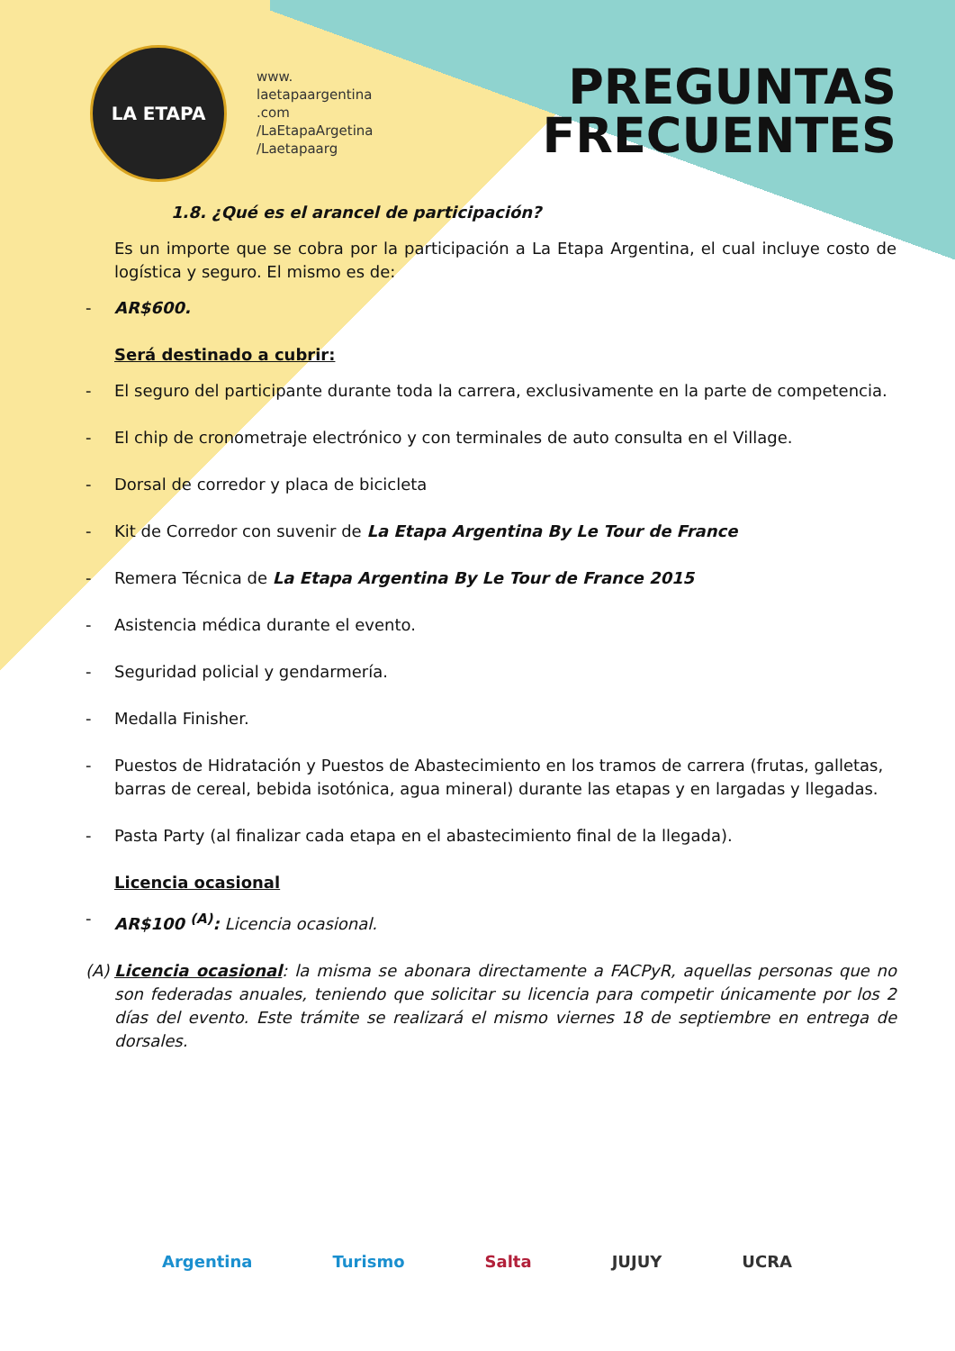LA ETAPA
www.
laetapaargentina
.com
/LaEtapaArgetina
/Laetapaarg
PREGUNTAS
FRECUENTES
1.8. ¿Qué es el arancel de participación?
Es un importe que se cobra por la participación a La Etapa Argentina, el cual incluye costo de logística y seguro. El mismo es de:
- AR$600.
Será destinado a cubrir:
- El seguro del participante durante toda la carrera, exclusivamente en la parte de competencia.
- El chip de cronometraje electrónico y con terminales de auto consulta en el Village.
- Dorsal de corredor y placa de bicicleta
- Kit de Corredor con suvenir de La Etapa Argentina By Le Tour de France
- Remera Técnica de La Etapa Argentina By Le Tour de France 2015
- Asistencia médica durante el evento.
- Seguridad policial y gendarmería.
- Medalla Finisher.
- Puestos de Hidratación y Puestos de Abastecimiento en los tramos de carrera (frutas, galletas, barras de cereal, bebida isotónica, agua mineral) durante las etapas y en largadas y llegadas.
- Pasta Party (al finalizar cada etapa en el abastecimiento final de la llegada).
Licencia ocasional
- AR$100 <sup>(A)</sup>: Licencia ocasional.
(A) Licencia ocasional: la misma se abonara directamente a FACPyR, aquellas personas que no son federadas anuales, teniendo que solicitar su licencia para competir únicamente por los 2 días del evento. Este trámite se realizará el mismo viernes 18 de septiembre en entrega de dorsales.
Argentina Turismo Salta JUJUY UCRA